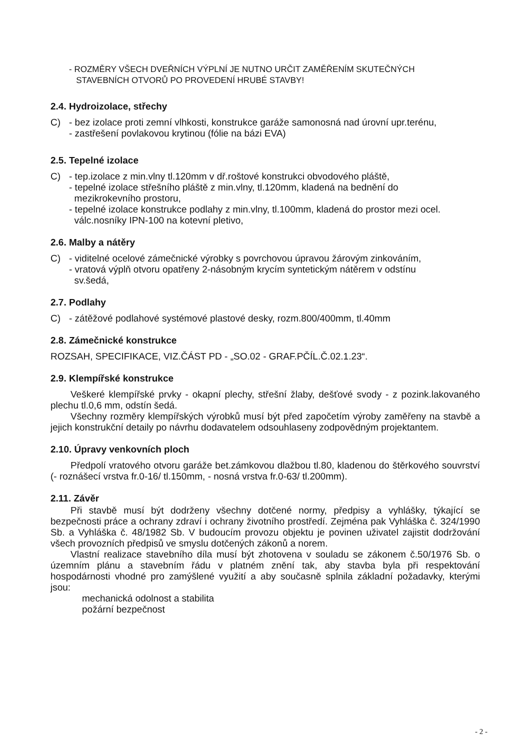- ROZMĚRY VŠECH DVEŘNÍCH VÝPLNÍ JE NUTNO URČIT ZAMĚŘENÍM SKUTEČNÝCH
STAVEBNÍCH OTVORŮ PO PROVEDENÍ HRUBÉ STAVBY!
2.4. Hydroizolace, střechy
C) - bez izolace proti zemní vlhkosti, konstrukce garáže samonosná nad úrovní upr.terénu,
- zastřešení povlakovou krytinou (fólie na bázi EVA)
2.5. Tepelné izolace
C) - tep.izolace z min.vlny tl.120mm v dř.roštové konstrukci obvodového pláště,
- tepelné izolace střešního pláště z min.vlny, tl.120mm, kladená na bednění do
mezikrokevního prostoru,
- tepelné izolace konstrukce podlahy z min.vlny, tl.100mm, kladená do prostor mezi ocel.
válc.nosníky IPN-100 na kotevní pletivo,
2.6. Malby a nátěry
C) - viditelné ocelové zámečnické výrobky s povrchovou úpravou žárovým zinkováním,
- vratová výplň otvoru opatřeny 2-násobným krycím syntetickým nátěrem v odstínu
sv.šedá,
2.7. Podlahy
C) - zátěžové podlahové systémové plastové desky, rozm.800/400mm, tl.40mm
2.8. Zámečnické konstrukce
ROZSAH, SPECIFIKACE, VIZ.ČÁST PD - „SO.02 - GRAF.PČÍL.Č.02.1.23“.
2.9. Klempířské konstrukce
Veškeré klempířské prvky - okapní plechy, střešní žlaby, dešťové svody - z pozink.lakovaného plechu tl.0,6 mm, odstín šedá.
Všechny rozměry klempířských výrobků musí být před započetím výroby zaměřeny na stavbě a jejich konstrukční detaily po návrhu dodavatelem odsouhlaseny zodpovědným projektantem.
2.10. Úpravy venkovních ploch
Předpolí vratového otvoru garáže bet.zámkovou dlažbou tl.80, kladenou do štěrkového souvrství (- roznášecí vrstva fr.0-16/ tl.150mm, - nosná vrstva fr.0-63/ tl.200mm).
2.11. Závěr
Při stavbě musí být dodrženy všechny dotčené normy, předpisy a vyhlášky, týkající se bezpečnosti práce a ochrany zdraví i ochrany životního prostředí. Zejména pak Vyhláška č. 324/1990 Sb. a Vyhláška č. 48/1982 Sb. V budoucím provozu objektu je povinen uživatel zajistit dodržování všech provozních předpisů ve smyslu dotčených zákonů a norem.
Vlastní realizace stavebního díla musí být zhotovena v souladu se zákonem č.50/1976 Sb. o územním plánu a stavebním řádu v platném znění tak, aby stavba byla při respektování hospodárnosti vhodné pro zamýšlené využití a aby současně splnila základní požadavky, kterými jsou:
mechanická odolnost a stabilita
požární bezpečnost
- 2 -